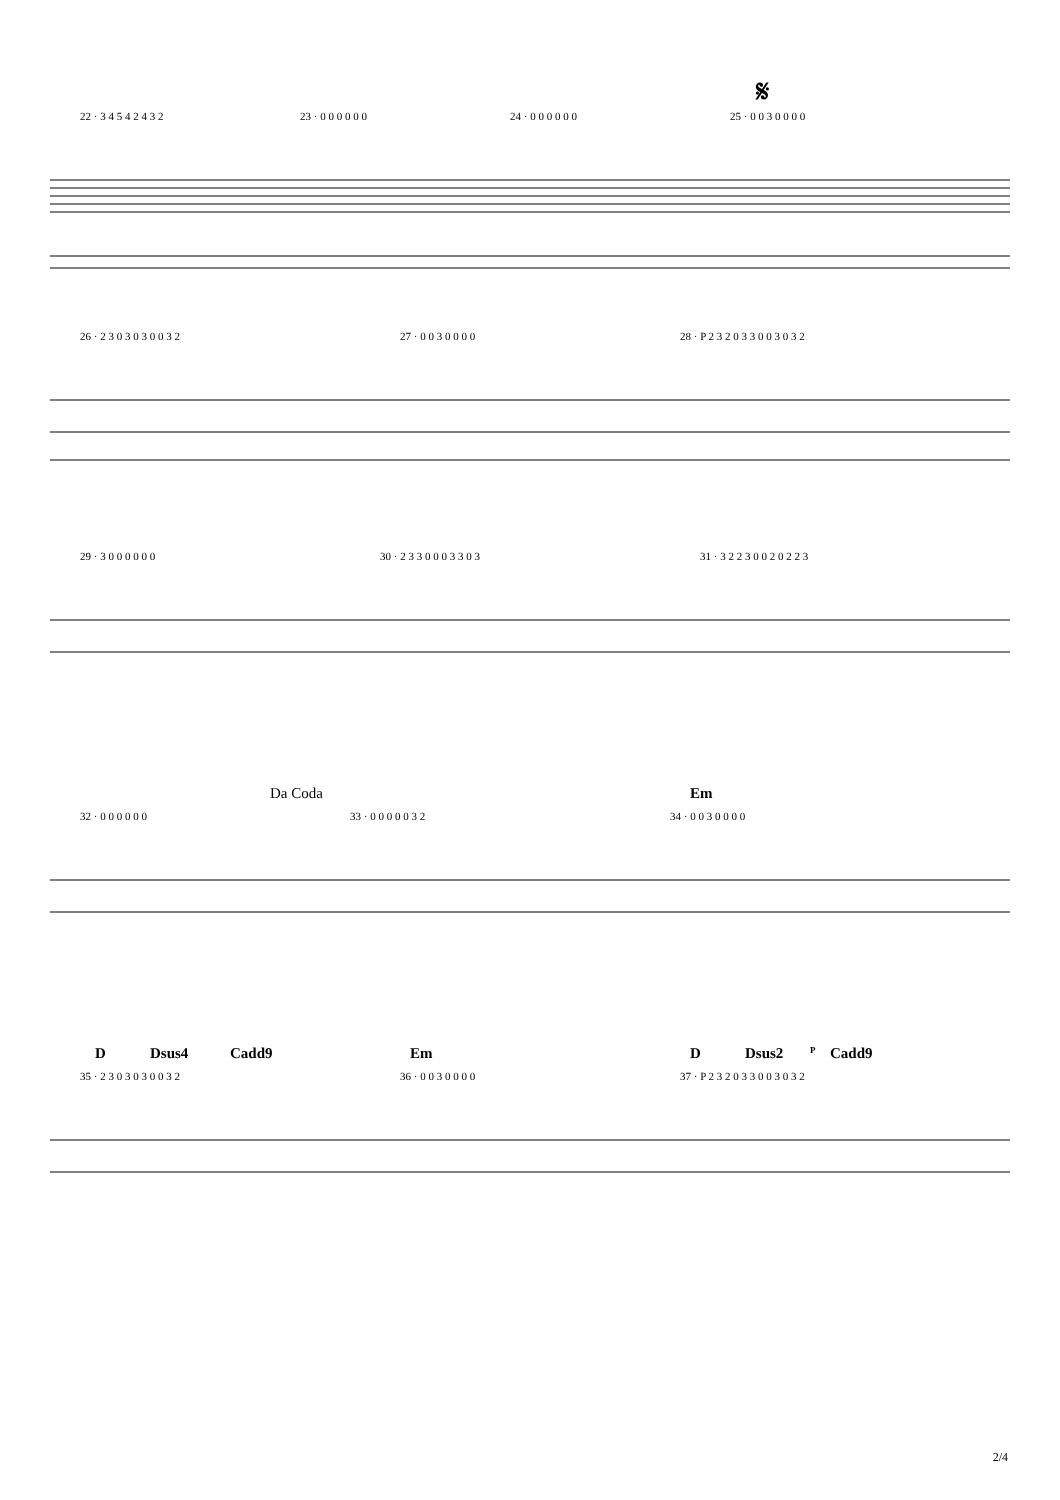𝄋
22 · 3 4 5 4 2 4 3 2 23 · 0 0 0 0 0 0 24 · 0 0 0 0 0 0 25 · 0 0 3 0 0 0 0
26 · 2 3 0 3 0 3 0 0 3 2 27 · 0 0 3 0 0 0 0 28 · P 2 3 2 0 3 3 0 0 3 0 3 2
29 · 3 0 0 0 0 0 0 30 · 2 3 3 0 0 0 3 3 0 3 31 · 3 2 2 3 0 0 2 0 2 2 3
Da Coda Em
32 · 0 0 0 0 0 0 33 · 0 0 0 0 0 3 2 34 · 0 0 3 0 0 0 0
D Dsus4 Cadd9 Em D Dsus2 P Cadd9
35 · 2 3 0 3 0 3 0 0 3 2 36 · 0 0 3 0 0 0 0 37 · P 2 3 2 0 3 3 0 0 3 0 3 2
2/4